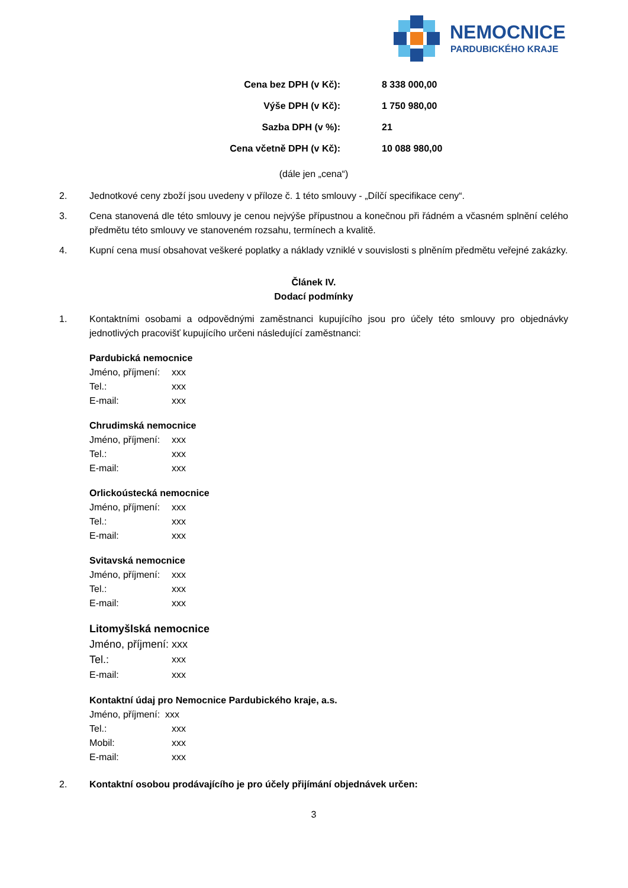NEMOCNICE
PARDUBICKÉHO KRAJE
| Cena bez DPH (v Kč): | 8 338 000,00 |
| Výše DPH (v Kč): | 1 750 980,00 |
| Sazba DPH (v %): | 21 |
| Cena včetně DPH (v Kč): | 10 088 980,00 |
(dále jen „cena“)
2. Jednotkové ceny zboží jsou uvedeny v příloze č. 1 této smlouvy - „Dílčí specifikace ceny“.
3. Cena stanovená dle této smlouvy je cenou nejvýše přípustnou a konečnou při řádném a včasném splnění celého předmětu této smlouvy ve stanoveném rozsahu, termínech a kvalitě.
4. Kupní cena musí obsahovat veškeré poplatky a náklady vzniklé v souvislosti s plněním předmětu veřejné zakázky.
Článek IV.
Dodací podmínky
1. Kontaktními osobami a odpovědnými zaměstnanci kupujícího jsou pro účely této smlouvy pro objednávky jednotlivých pracovišť kupujícího určeni následující zaměstnanci:
Pardubická nemocnice
Jméno, příjmení: xxx
Tel.: xxx
E-mail: xxx
Chrudimská nemocnice
Jméno, příjmení: xxx
Tel.: xxx
E-mail: xxx
Orlickoústecká nemocnice
Jméno, příjmení: xxx
Tel.: xxx
E-mail: xxx
Svitavská nemocnice
Jméno, příjmení: xxx
Tel.: xxx
E-mail: xxx
Litomyšlská nemocnice
Jméno, příjmení: xxx
Tel.: xxx
E-mail: xxx
Kontaktní údaj pro Nemocnice Pardubického kraje, a.s.
Jméno, příjmení: xxx
Tel.: xxx
Mobil: xxx
E-mail: xxx
2. Kontaktní osobou prodávajícího je pro účely přijímání objednávek určen:
3